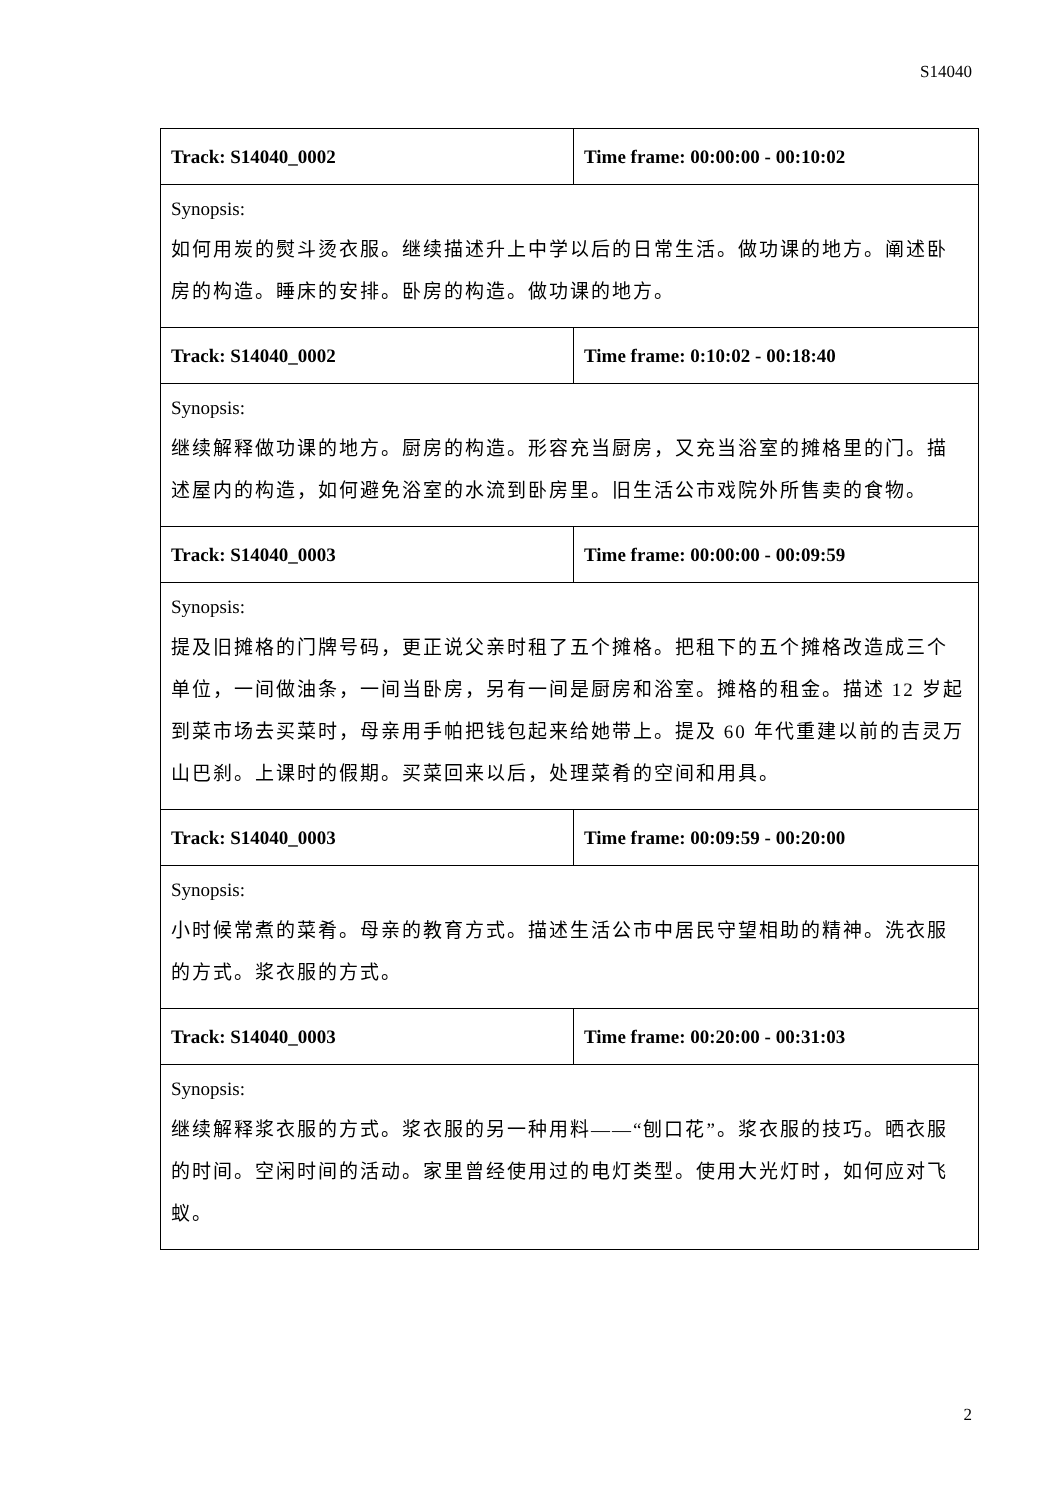S14040
| Track: S14040_0002 | Time frame: 00:00:00 - 00:10:02 |
| Synopsis: 如何用炭的熨斗烫衣服。继续描述升上中学以后的日常生活。做功课的地方。阐述卧房的构造。睡床的安排。卧房的构造。做功课的地方。 | |
| Track: S14040_0002 | Time frame: 0:10:02 - 00:18:40 |
| Synopsis: 继续解释做功课的地方。厨房的构造。形容充当厨房，又充当浴室的摊格里的门。描述屋内的构造，如何避免浴室的水流到卧房里。旧生活公市戏院外所售卖的食物。 | |
| Track: S14040_0003 | Time frame: 00:00:00 - 00:09:59 |
| Synopsis: 提及旧摊格的门牌号码，更正说父亲时租了五个摊格。把租下的五个摊格改造成三个单位，一间做油条，一间当卧房，另有一间是厨房和浴室。摊格的租金。描述 12 岁起到菜市场去买菜时，母亲用手帕把钱包起来给她带上。提及 60 年代重建以前的吉灵万山巴刹。上课时的假期。买菜回来以后，处理菜肴的空间和用具。 | |
| Track: S14040_0003 | Time frame: 00:09:59 - 00:20:00 |
| Synopsis: 小时候常煮的菜肴。母亲的教育方式。描述生活公市中居民守望相助的精神。洗衣服的方式。浆衣服的方式。 | |
| Track: S14040_0003 | Time frame: 00:20:00 - 00:31:03 |
| Synopsis: 继续解释浆衣服的方式。浆衣服的另一种用料——“刨口花”。浆衣服的技巧。晒衣服的时间。空闲时间的活动。家里曾经使用过的电灯类型。使用大光灯时，如何应对飞蚁。 | |
2